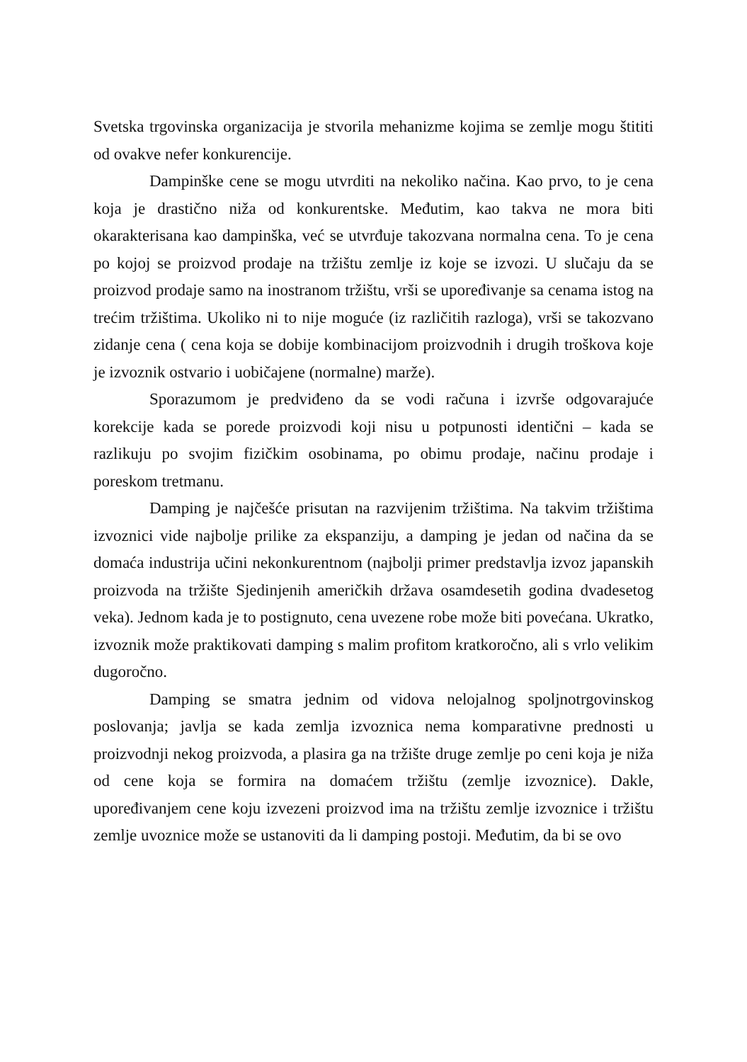Svetska trgovinska organizacija je stvorila mehanizme kojima se zemlje mogu štititi od ovakve nefer konkurencije.
Dampinške cene se mogu utvrditi na nekoliko načina. Kao prvo, to je cena koja je drastično niža od konkurentske. Međutim, kao takva ne mora biti okarakterisana kao dampinška, već se utvrđuje takozvana normalna cena. To je cena po kojoj se proizvod prodaje na tržištu zemlje iz koje se izvozi. U slučaju da se proizvod prodaje samo na inostranom tržištu, vrši se upoređivanje sa cenama istog na trećim tržištima. Ukoliko ni to nije moguće (iz različitih razloga), vrši se takozvano zidanje cena ( cena koja se dobije kombinacijom proizvodnih i drugih troškova koje je izvoznik ostvario i uobičajene (normalne) marže).
Sporazumom je predviđeno da se vodi računa i izvrše odgovarajuće korekcije kada se porede proizvodi koji nisu u potpunosti identični – kada se razlikuju po svojim fizičkim osobinama, po obimu prodaje, načinu prodaje i poreskom tretmanu.
Damping je najčešće prisutan na razvijenim tržištima. Na takvim tržištima izvoznici vide najbolje prilike za ekspanziju, a damping je jedan od načina da se domaća industrija učini nekonkurentnom (najbolji primer predstavlja izvoz japanskih proizvoda na tržište Sjedinjenih američkih država osamdesetih godina dvadesetog veka). Jednom kada je to postignuto, cena uvezene robe može biti povećana. Ukratko, izvoznik može praktikovati damping s malim profitom kratkoročno, ali s vrlo velikim dugoročno.
Damping se smatra jednim od vidova nelojalnog spoljnotrgovinskog poslovanja; javlja se kada zemlja izvoznica nema komparativne prednosti u proizvodnji nekog proizvoda, a plasira ga na tržište druge zemlje po ceni koja je niža od cene koja se formira na domaćem tržištu (zemlje izvoznice). Dakle, upoređivanjem cene koju izvezeni proizvod ima na tržištu zemlje izvoznice i tržištu zemlje uvoznice može se ustanoviti da li damping postoji. Međutim, da bi se ovo